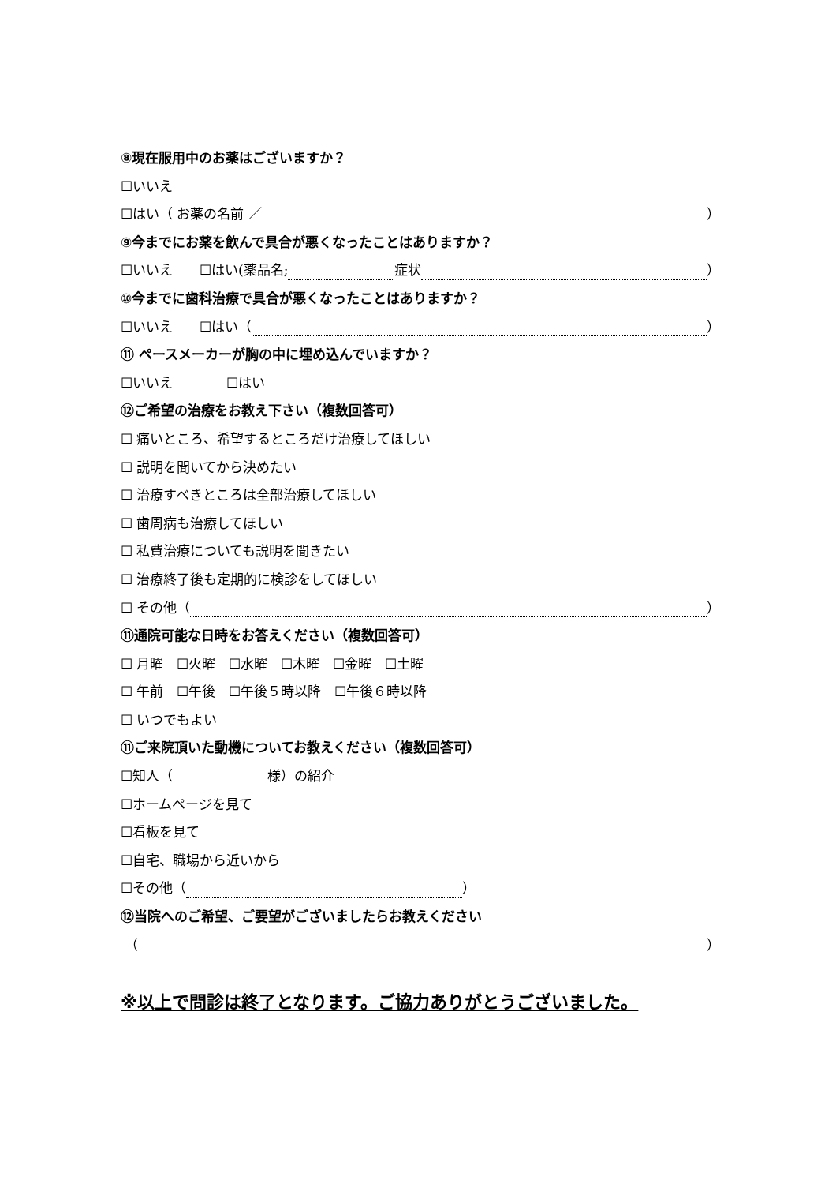⑧現在服用中のお薬はございますか？
☐いいえ
☐はい（ お薬の名前 ／ ）
⑨今までにお薬を飲んで具合が悪くなったことはありますか？
☐いいえ　　☐はい(薬品名; 症状 ）
⑩今までに歯科治療で具合が悪くなったことはありますか？
☐いいえ　　☐はい（ ）
⑪ ペースメーカーが胸の中に埋め込んでいますか？
☐いいえ　　　　☐はい
⑫ご希望の治療をお教え下さい（複数回答可）
☐ 痛いところ、希望するところだけ治療してほしい
☐ 説明を聞いてから決めたい
☐ 治療すべきところは全部治療してほしい
☐ 歯周病も治療してほしい
☐ 私費治療についても説明を聞きたい
☐ 治療終了後も定期的に検診をしてほしい
☐ その他（ ）
⑪通院可能な日時をお答えください（複数回答可）
☐ 月曜　☐火曜　☐水曜　☐木曜　☐金曜　☐土曜
☐ 午前　☐午後　☐午後５時以降　☐午後６時以降
☐ いつでもよい
⑪ご来院頂いた動機についてお教えください（複数回答可）
☐知人（ 様）の紹介
☐ホームページを見て
☐看板を見て
☐自宅、職場から近いから
☐その他（ ）
⑫当院へのご希望、ご要望がございましたらお教えください
（ ）
※以上で問診は終了となります。ご協力ありがとうございました。